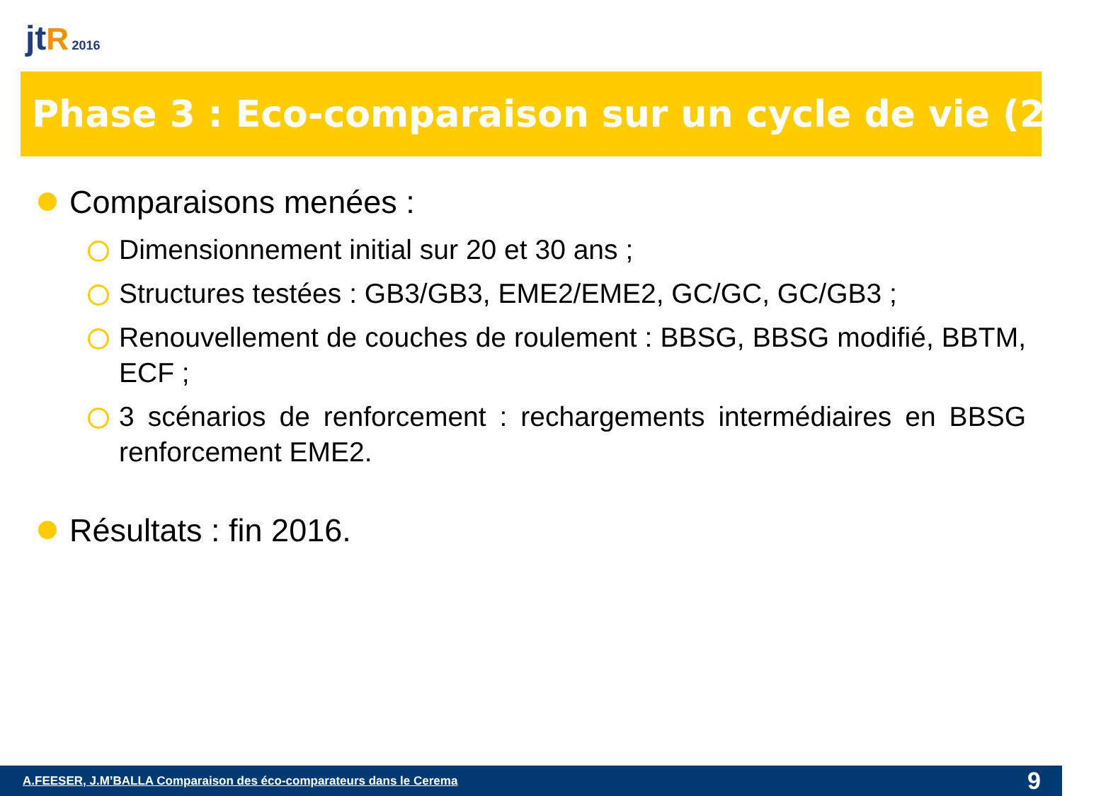jt R 2016
Phase 3 : Eco-comparaison sur un cycle de vie (2/2)
Comparaisons menées :
Dimensionnement initial sur 20 et 30 ans ;
Structures testées : GB3/GB3, EME2/EME2, GC/GC, GC/GB3 ;
Renouvellement de couches de roulement : BBSG, BBSG modifié, BBTM, ECF ;
3 scénarios de renforcement : rechargements intermédiaires en BBSG renforcement EME2.
Résultats : fin 2016.
A.FEESER, J.M’BALLA Comparaison des éco-comparateurs dans le Cerema 9